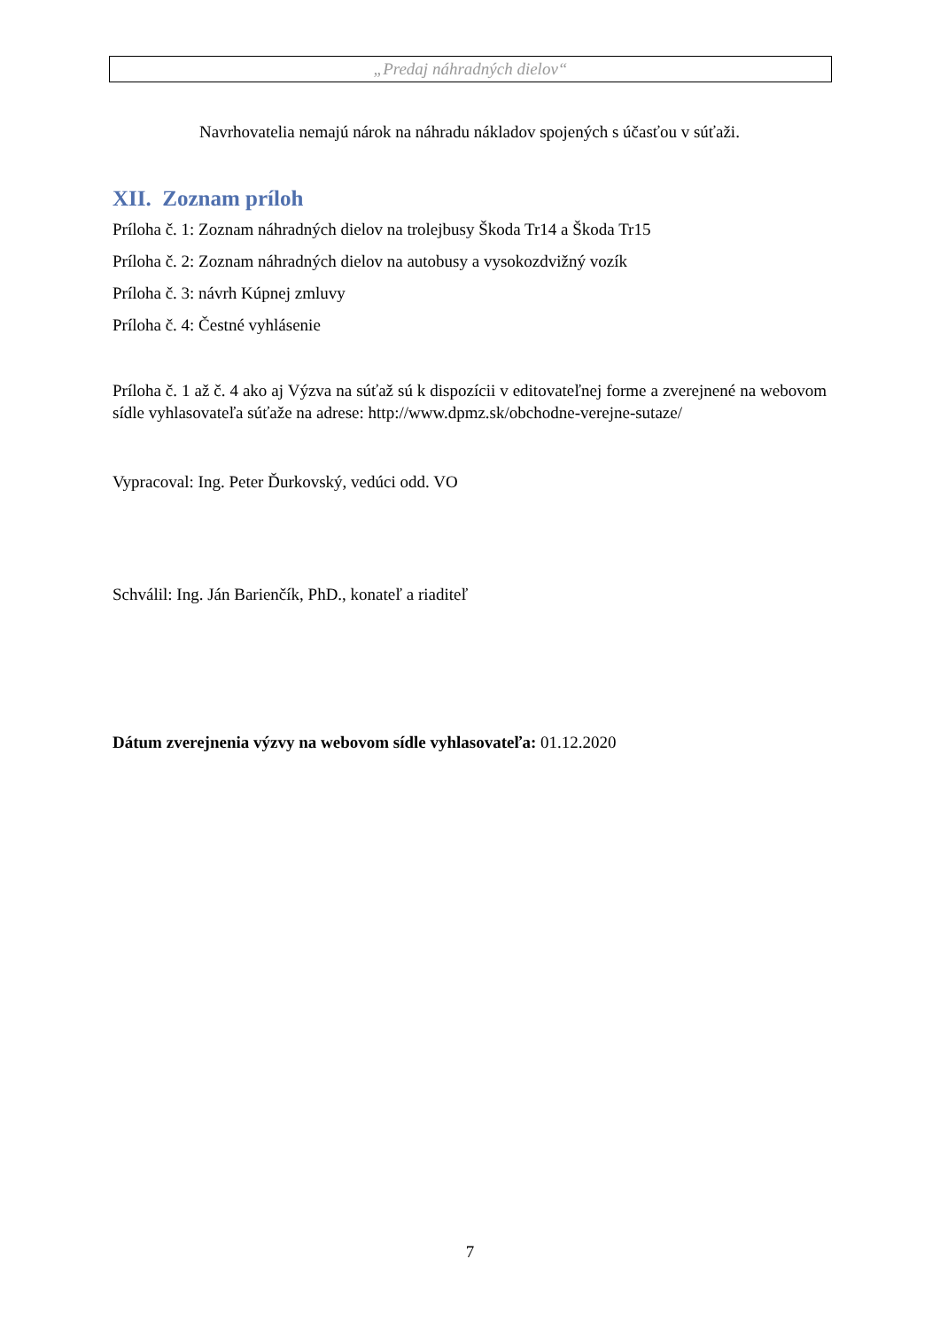„Predaj náhradných dielov“
Navrhovatelia nemajú nárok na náhradu nákladov spojených s účasťou v súťaži.
XII. Zoznam príloh
Príloha č. 1: Zoznam náhradných dielov na trolejbusy Škoda Tr14 a Škoda Tr15
Príloha č. 2: Zoznam náhradných dielov na autobusy a vysokozdvižný vozík
Príloha č. 3: návrh Kúpnej zmluvy
Príloha č. 4: Čestné vyhlásenie
Príloha č. 1 až č. 4 ako aj Výzva na súťaž sú k dispozícii v editovateľnej forme a zverejnené na webovom sídle vyhlasovateľa súťaže na adrese: http://www.dpmz.sk/obchodne-verejne-sutaze/
Vypracoval: Ing. Peter Ďurkovský, vedúci odd. VO
Schválil: Ing. Ján Barienčík, PhD., konateľ a riaditeľ
Dátum zverejnenia výzvy na webovom sídle vyhlasovateľa: 01.12.2020
7